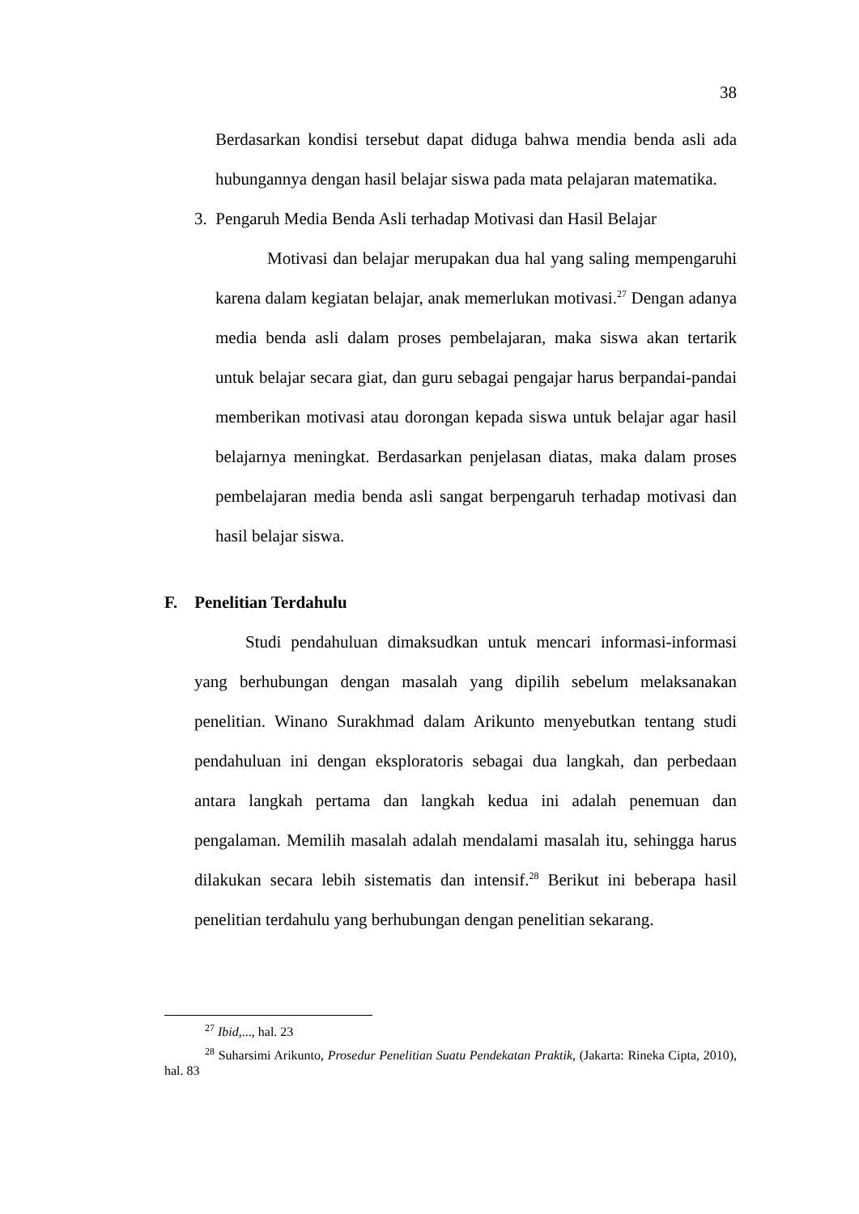38
Berdasarkan kondisi tersebut dapat diduga bahwa mendia benda asli ada hubungannya dengan hasil belajar siswa pada mata pelajaran matematika.
3. Pengaruh Media Benda Asli terhadap Motivasi dan Hasil Belajar
Motivasi dan belajar merupakan dua hal yang saling mempengaruhi karena dalam kegiatan belajar, anak memerlukan motivasi.<sup>27</sup> Dengan adanya media benda asli dalam proses pembelajaran, maka siswa akan tertarik untuk belajar secara giat, dan guru sebagai pengajar harus berpandai-pandai memberikan motivasi atau dorongan kepada siswa untuk belajar agar hasil belajarnya meningkat. Berdasarkan penjelasan diatas, maka dalam proses pembelajaran media benda asli sangat berpengaruh terhadap motivasi dan hasil belajar siswa.
F. Penelitian Terdahulu
Studi pendahuluan dimaksudkan untuk mencari informasi-informasi yang berhubungan dengan masalah yang dipilih sebelum melaksanakan penelitian. Winano Surakhmad dalam Arikunto menyebutkan tentang studi pendahuluan ini dengan eksploratoris sebagai dua langkah, dan perbedaan antara langkah pertama dan langkah kedua ini adalah penemuan dan pengalaman. Memilih masalah adalah mendalami masalah itu, sehingga harus dilakukan secara lebih sistematis dan intensif.<sup>28</sup> Berikut ini beberapa hasil penelitian terdahulu yang berhubungan dengan penelitian sekarang.
<sup>27</sup> Ibid,..., hal. 23
<sup>28</sup> Suharsimi Arikunto, Prosedur Penelitian Suatu Pendekatan Praktik, (Jakarta: Rineka Cipta, 2010), hal. 83